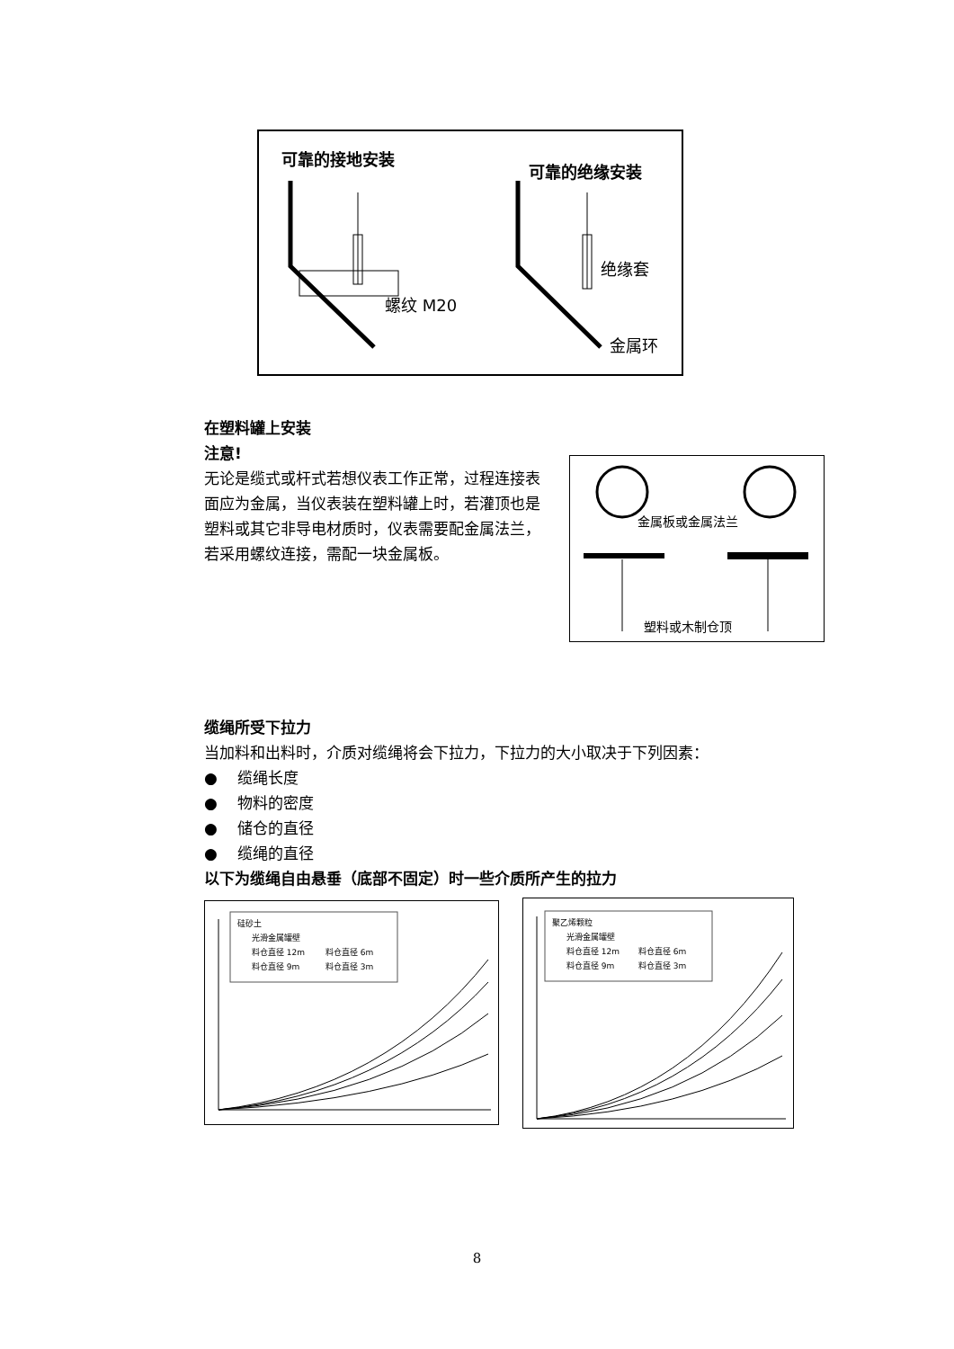可靠的接地安装
可靠的绝缘安装
螺纹 M20
绝缘套
金属环
在塑料罐上安装
注意!
无论是缆式或杆式若想仪表工作正常，过程连接表面应为金属，当仪表装在塑料罐上时，若灌顶也是塑料或其它非导电材质时，仪表需要配金属法兰，若采用螺纹连接，需配一块金属板。
金属板或金属法兰
塑料或木制仓顶
缆绳所受下拉力
当加料和出料时，介质对缆绳将会下拉力，下拉力的大小取决于下列因素：
● 缆绳长度
● 物料的密度
● 储仓的直径
● 缆绳的直径
以下为缆绳自由悬垂（底部不固定）时一些介质所产生的拉力
硅砂土
光滑金属罐壁
料仓直径 12m
料仓直径 6m
料仓直径 9m
料仓直径 3m
聚乙烯颗粒
光滑金属罐壁
料仓直径 12m
料仓直径 6m
料仓直径 9m
料仓直径 3m
8